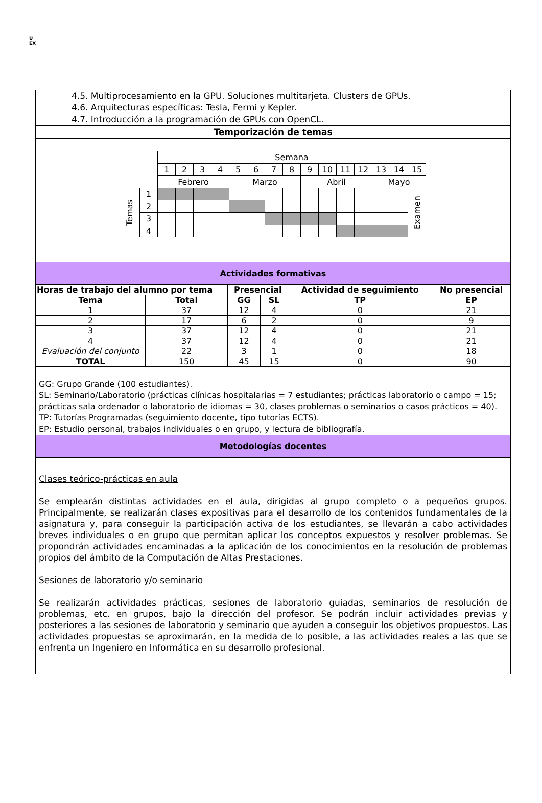U
EX
4.5. Multiprocesamiento en la GPU. Soluciones multitarjeta. Clusters de GPUs.
4.6. Arquitecturas específicas: Tesla, Fermi y Kepler.
4.7. Introducción a la programación de GPUs con OpenCL.
Temporización de temas
| | | Semana | | | | | | | | | | | | | | |
| | | 1 | 2 | 3 | 4 | 5 | 6 | 7 | 8 | 9 | 10 | 11 | 12 | 13 | 14 | 15 |
| | | Febrero | | | | Marzo | | | | Abril | | | | Mayo | | |
| Temas | 1 | | | | | | | | | | | | | | | Examen |
| | 2 | | | | | | | | | | | | | | | |
| | 3 | | | | | | | | | | | | | | | |
| | 4 | | | | | | | | | | | | | | | |
Actividades formativas
| Horas de trabajo del alumno por tema | | Presencial | | Actividad de seguimiento | No presencial |
| --- | --- | --- | --- | --- | --- |
| Tema | Total | GG | SL | TP | EP |
| 1 | 37 | 12 | 4 | 0 | 21 |
| 2 | 17 | 6 | 2 | 0 | 9 |
| 3 | 37 | 12 | 4 | 0 | 21 |
| 4 | 37 | 12 | 4 | 0 | 21 |
| Evaluación del conjunto | 22 | 3 | 1 | 0 | 18 |
| TOTAL | 150 | 45 | 15 | 0 | 90 |
GG: Grupo Grande (100 estudiantes).
SL: Seminario/Laboratorio (prácticas clínicas hospitalarias = 7 estudiantes; prácticas laboratorio o campo = 15; prácticas sala ordenador o laboratorio de idiomas = 30, clases problemas o seminarios o casos prácticos = 40).
TP: Tutorías Programadas (seguimiento docente, tipo tutorías ECTS).
EP: Estudio personal, trabajos individuales o en grupo, y lectura de bibliografía.
Metodologías docentes
Clases teórico-prácticas en aula
Se emplearán distintas actividades en el aula, dirigidas al grupo completo o a pequeños grupos. Principalmente, se realizarán clases expositivas para el desarrollo de los contenidos fundamentales de la asignatura y, para conseguir la participación activa de los estudiantes, se llevarán a cabo actividades breves individuales o en grupo que permitan aplicar los conceptos expuestos y resolver problemas. Se propondrán actividades encaminadas a la aplicación de los conocimientos en la resolución de problemas propios del ámbito de la Computación de Altas Prestaciones.
Sesiones de laboratorio y/o seminario
Se realizarán actividades prácticas, sesiones de laboratorio guiadas, seminarios de resolución de problemas, etc. en grupos, bajo la dirección del profesor. Se podrán incluir actividades previas y posteriores a las sesiones de laboratorio y seminario que ayuden a conseguir los objetivos propuestos. Las actividades propuestas se aproximarán, en la medida de lo posible, a las actividades reales a las que se enfrenta un Ingeniero en Informática en su desarrollo profesional.